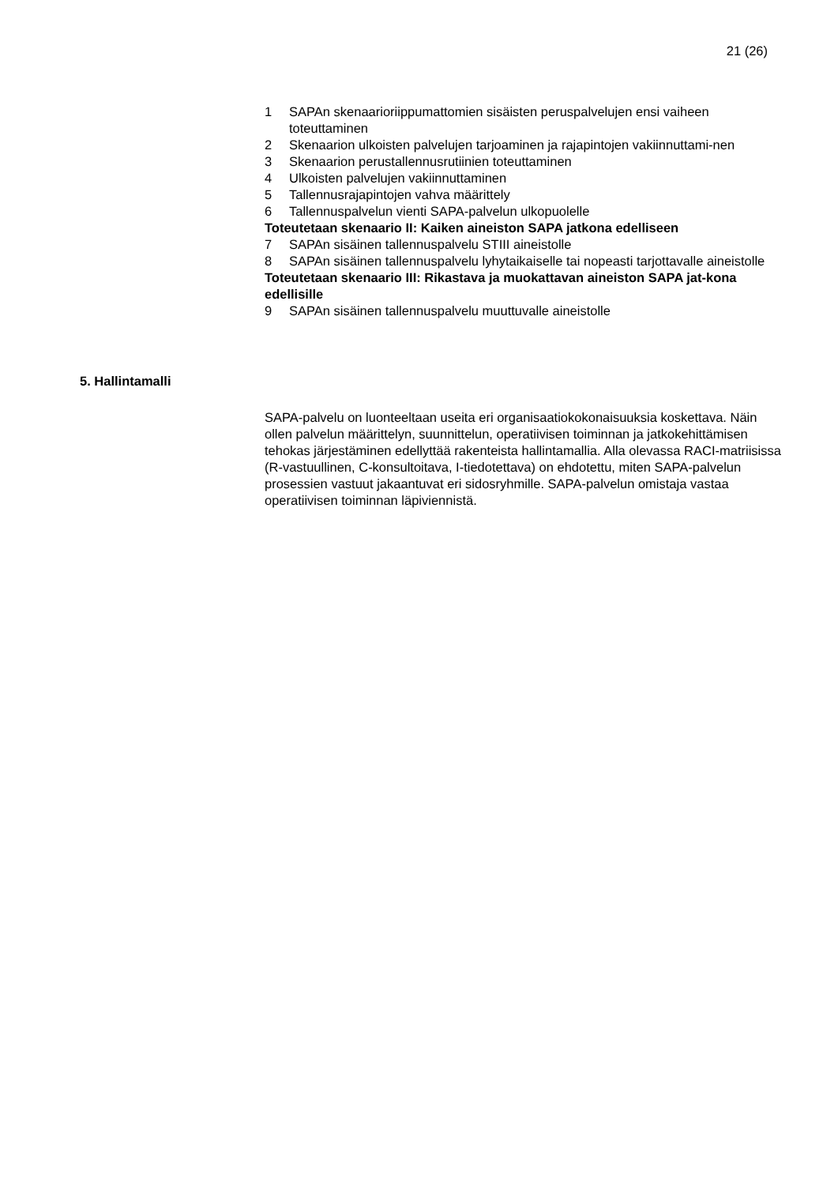21 (26)
1 SAPAn skenaarioriippumattomien sisäisten peruspalvelujen ensi vaiheen toteuttaminen
2 Skenaarion ulkoisten palvelujen tarjoaminen ja rajapintojen vakiinnuttami-nen
3 Skenaarion perustallennusrutiinien toteuttaminen
4 Ulkoisten palvelujen vakiinnuttaminen
5 Tallennusrajapintojen vahva määrittely
6 Tallennuspalvelun vienti SAPA-palvelun ulkopuolelle
Toteutetaan skenaario II: Kaiken aineiston SAPA jatkona edelliseen
7 SAPAn sisäinen tallennuspalvelu STIII aineistolle
8 SAPAn sisäinen tallennuspalvelu lyhytaikaiselle tai nopeasti tarjottavalle aineistolle
Toteutetaan skenaario III: Rikastava ja muokattavan aineiston SAPA jat-kona edellisille
9 SAPAn sisäinen tallennuspalvelu muuttuvalle aineistolle
5. Hallintamalli
SAPA-palvelu on luonteeltaan useita eri organisaatiokokonaisuuksia koskettava. Näin ollen palvelun määrittelyn, suunnittelun, operatiivisen toiminnan ja jatkokehittämisen tehokas järjestäminen edellyttää rakenteista hallintamallia. Alla olevassa RACI-matriisissa (R-vastuullinen, C-konsultoitava, I-tiedotettava) on ehdotettu, miten SAPA-palvelun prosessien vastuut jakaantuvat eri sidosryhmille. SAPA-palvelun omistaja vastaa operatiivisen toiminnan läpiviennistä.